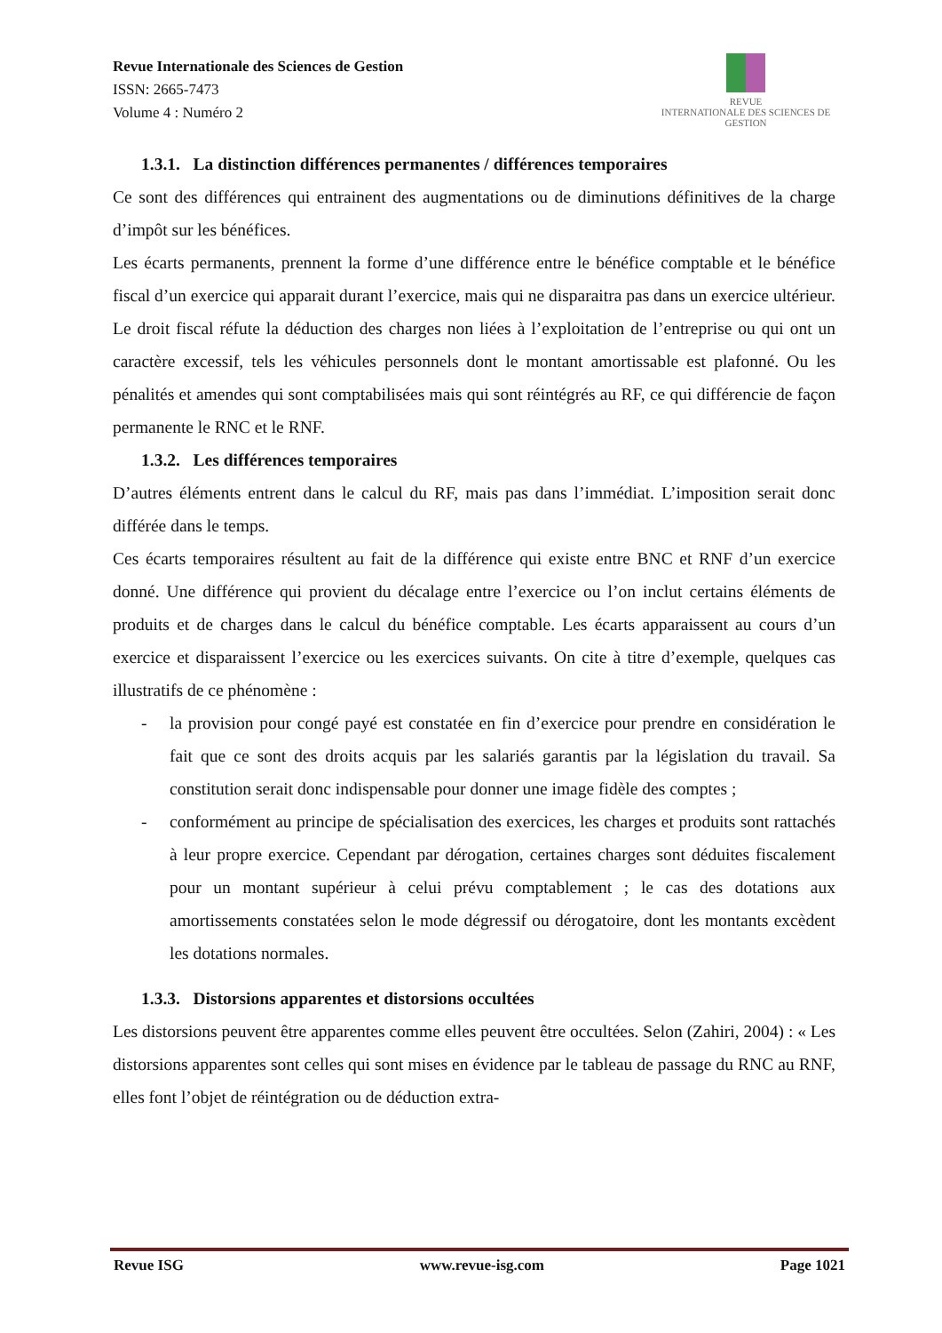Revue Internationale des Sciences de Gestion
ISSN: 2665-7473
Volume 4 : Numéro 2
REVUE
INTERNATIONALE DES SCIENCES DE GESTION
1.3.1. La distinction différences permanentes / différences temporaires
Ce sont des différences qui entrainent des augmentations ou de diminutions définitives de la charge d’impôt sur les bénéfices.
Les écarts permanents, prennent la forme d’une différence entre le bénéfice comptable et le bénéfice fiscal d’un exercice qui apparait durant l’exercice, mais qui ne disparaitra pas dans un exercice ultérieur.
Le droit fiscal réfute la déduction des charges non liées à l’exploitation de l’entreprise ou qui ont un caractère excessif, tels les véhicules personnels dont le montant amortissable est plafonné. Ou les pénalités et amendes qui sont comptabilisées mais qui sont réintégrés au RF, ce qui différencie de façon permanente le RNC et le RNF.
1.3.2. Les différences temporaires
D’autres éléments entrent dans le calcul du RF, mais pas dans l’immédiat. L’imposition serait donc différée dans le temps.
Ces écarts temporaires résultent au fait de la différence qui existe entre BNC et RNF d’un exercice donné. Une différence qui provient du décalage entre l’exercice ou l’on inclut certains éléments de produits et de charges dans le calcul du bénéfice comptable. Les écarts apparaissent au cours d’un exercice et disparaissent l’exercice ou les exercices suivants. On cite à titre d’exemple, quelques cas illustratifs de ce phénomène :
- la provision pour congé payé est constatée en fin d’exercice pour prendre en considération le fait que ce sont des droits acquis par les salariés garantis par la législation du travail. Sa constitution serait donc indispensable pour donner une image fidèle des comptes ;
- conformément au principe de spécialisation des exercices, les charges et produits sont rattachés à leur propre exercice. Cependant par dérogation, certaines charges sont déduites fiscalement pour un montant supérieur à celui prévu comptablement ; le cas des dotations aux amortissements constatées selon le mode dégressif ou dérogatoire, dont les montants excèdent les dotations normales.
1.3.3. Distorsions apparentes et distorsions occultées
Les distorsions peuvent être apparentes comme elles peuvent être occultées. Selon (Zahiri, 2004) : « Les distorsions apparentes sont celles qui sont mises en évidence par le tableau de passage du RNC au RNF, elles font l’objet de réintégration ou de déduction extra-
Revue ISG www.revue-isg.com Page 1021